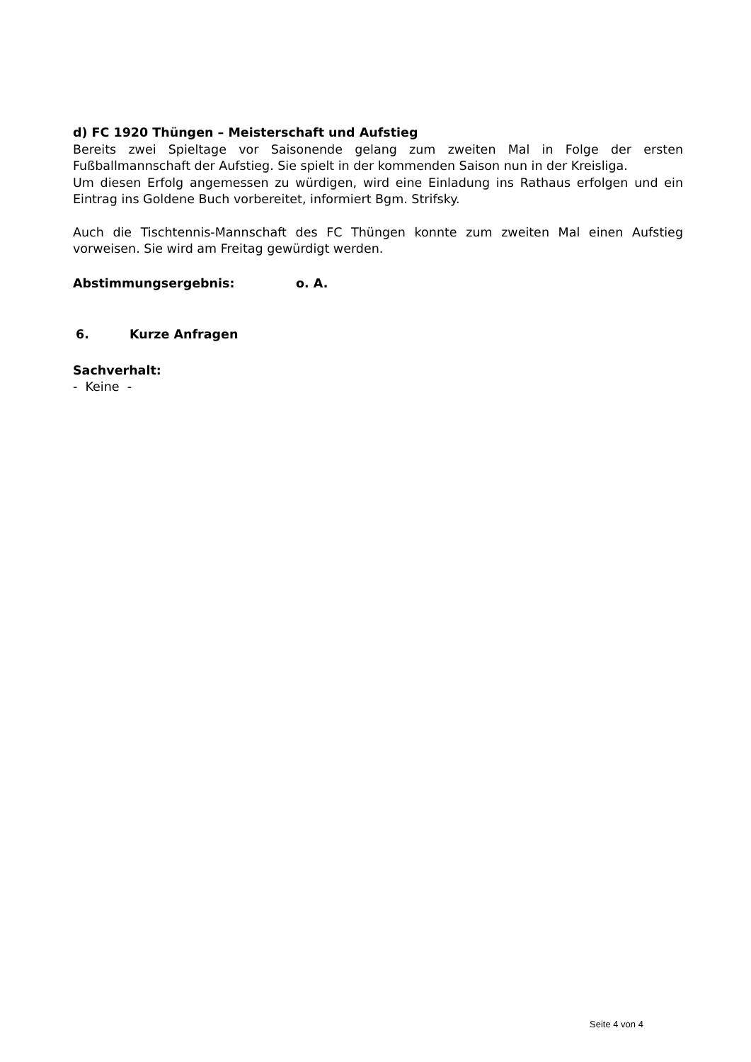d) FC 1920 Thüngen – Meisterschaft und Aufstieg
Bereits zwei Spieltage vor Saisonende gelang zum zweiten Mal in Folge der ersten Fußballmannschaft der Aufstieg. Sie spielt in der kommenden Saison nun in der Kreisliga.
Um diesen Erfolg angemessen zu würdigen, wird eine Einladung ins Rathaus erfolgen und ein Eintrag ins Goldene Buch vorbereitet, informiert Bgm. Strifsky.
Auch die Tischtennis-Mannschaft des FC Thüngen konnte zum zweiten Mal einen Aufstieg vorweisen. Sie wird am Freitag gewürdigt werden.
Abstimmungsergebnis: o. A.
6. Kurze Anfragen
Sachverhalt:
- Keine -
Seite 4 von 4